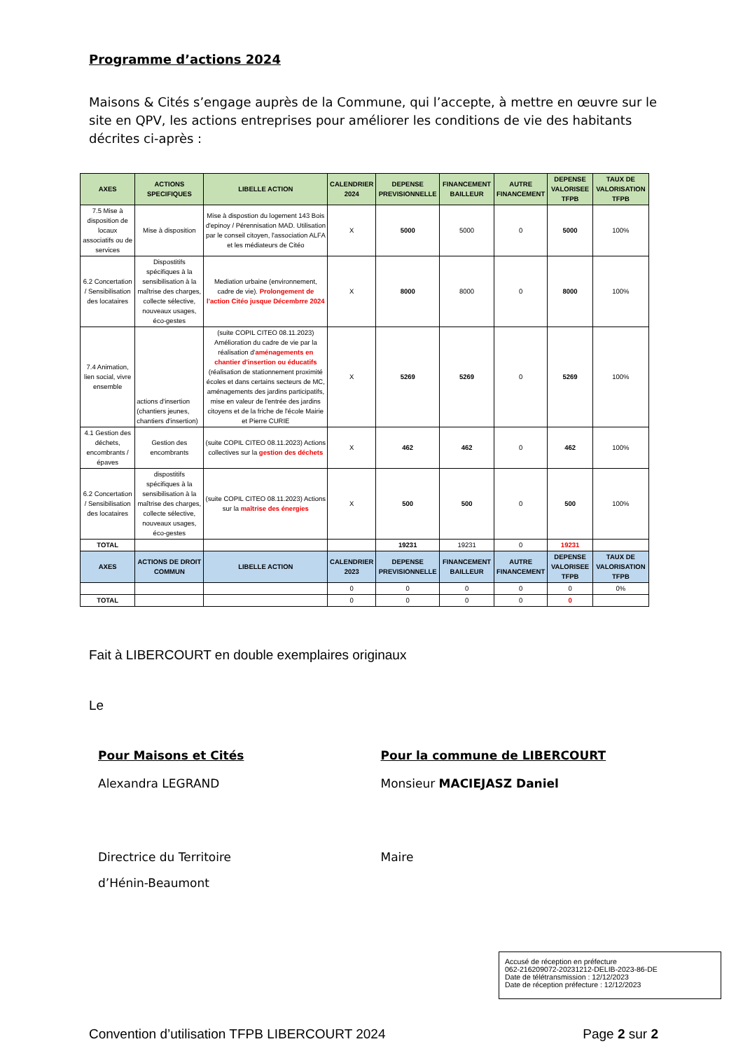Programme d’actions 2024
Maisons & Cités s’engage auprès de la Commune, qui l’accepte, à mettre en œuvre sur le site en QPV, les actions entreprises pour améliorer les conditions de vie des habitants décrites ci-après :
| AXES | ACTIONS SPECIFIQUES | LIBELLE ACTION | CALENDRIER 2024 | DEPENSE PREVISIONNELLE | FINANCEMENT BAILLEUR | AUTRE FINANCEMENT | DEPENSE VALORISEE TFPB | TAUX DE VALORISATION TFPB |
| --- | --- | --- | --- | --- | --- | --- | --- | --- |
| 7.5 Mise à disposition de locaux associatifs ou de services | Mise à disposition | Mise à dispostion du logement 143 Bois d'epinoy / Pérennisation MAD. Utilisation par le conseil citoyen, l'association ALFA et les médiateurs de Citéo | X | 5000 | 5000 | 0 | 5000 | 100% |
| 6.2 Concertation / Sensibilisation des locataires | Dispostitifs spécifiques à la sensibilisation à la maîtrise des charges, collecte sélective, nouveaux usages, éco-gestes | Mediation urbaine (environnement, cadre de vie). Prolongement de l'action Citéo jusque Décembrre 2024 | X | 8000 | 8000 | 0 | 8000 | 100% |
| 7.4 Animation, lien social, vivre ensemble | actions d'insertion (chantiers jeunes, chantiers d'insertion) | (suite COPIL CITEO 08.11.2023) Amélioration du cadre de vie par la réalisation d' aménagements en chantier d'insertion ou éducatifs (réalisation de stationnement proximité écoles et dans certains secteurs de MC, aménagements des jardins participatifs, mise en valeur de l'entrée des jardins citoyens et de la friche de l'école Mairie et Pierre CURIE | X | 5269 | 5269 | 0 | 5269 | 100% |
| 4.1 Gestion des déchets, encombrants / épaves | Gestion des encombrants | (suite COPIL CITEO 08.11.2023) Actions collectives sur la gestion des déchets | X | 462 | 462 | 0 | 462 | 100% |
| 6.2 Concertation / Sensibilisation des locataires | dispostitifs spécifiques à la sensibilisation à la maîtrise des charges, collecte sélective, nouveaux usages, éco-gestes | (suite COPIL CITEO 08.11.2023) Actions sur la maîtrise des énergies | X | 500 | 500 | 0 | 500 | 100% |
| TOTAL | | | | 19231 | 19231 | 0 | 19231 | |
| AXES | ACTIONS DE DROIT COMMUN | LIBELLE ACTION | CALENDRIER 2023 | DEPENSE PREVISIONNELLE | FINANCEMENT BAILLEUR | AUTRE FINANCEMENT | DEPENSE VALORISEE TFPB | TAUX DE VALORISATION TFPB |
| | | | 0 | 0 | 0 | 0 | 0 | 0% |
| TOTAL | | | 0 | 0 | 0 | 0 | 0 | |
Fait à LIBERCOURT en double exemplaires originaux
Le
Pour Maisons et Cités
Alexandra LEGRAND
Directrice du Territoire
d’Hénin-Beaumont
Pour la commune de LIBERCOURT
Monsieur MACIEJASZ Daniel
Maire
Accusé de réception en préfecture
062-216209072-20231212-DELIB-2023-86-DE
Date de télétransmission : 12/12/2023
Date de réception préfecture : 12/12/2023
Convention d’utilisation TFPB LIBERCOURT 2024 Page 2 sur 2